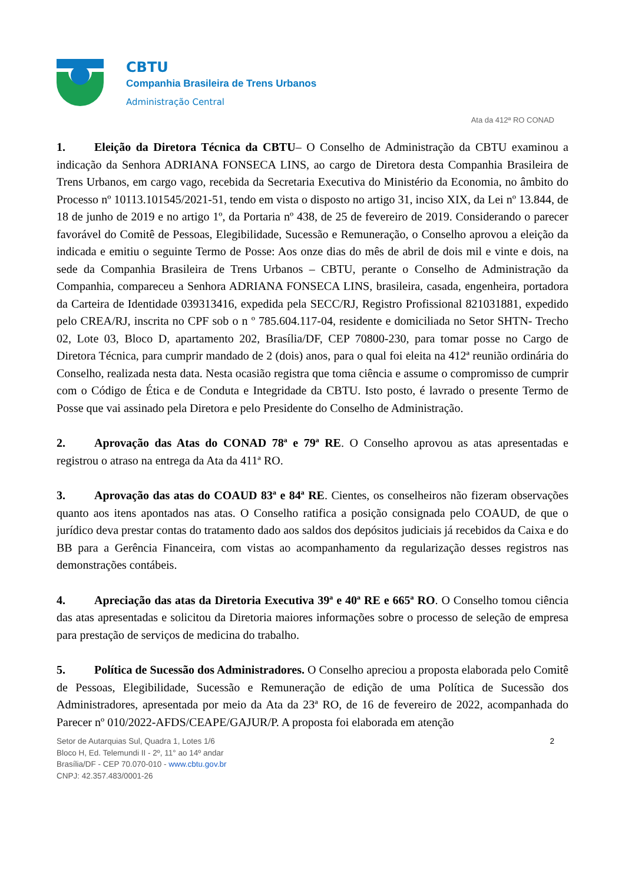CBTU
Companhia Brasileira de Trens Urbanos
Administração Central
Ata da 412ª RO CONAD
1. Eleição da Diretora Técnica da CBTU– O Conselho de Administração da CBTU examinou a indicação da Senhora ADRIANA FONSECA LINS, ao cargo de Diretora desta Companhia Brasileira de Trens Urbanos, em cargo vago, recebida da Secretaria Executiva do Ministério da Economia, no âmbito do Processo nº 10113.101545/2021-51, tendo em vista o disposto no artigo 31, inciso XIX, da Lei nº 13.844, de 18 de junho de 2019 e no artigo 1º, da Portaria nº 438, de 25 de fevereiro de 2019. Considerando o parecer favorável do Comitê de Pessoas, Elegibilidade, Sucessão e Remuneração, o Conselho aprovou a eleição da indicada e emitiu o seguinte Termo de Posse: Aos onze dias do mês de abril de dois mil e vinte e dois, na sede da Companhia Brasileira de Trens Urbanos – CBTU, perante o Conselho de Administração da Companhia, compareceu a Senhora ADRIANA FONSECA LINS, brasileira, casada, engenheira, portadora da Carteira de Identidade 039313416, expedida pela SECC/RJ, Registro Profissional 821031881, expedido pelo CREA/RJ, inscrita no CPF sob o n º 785.604.117-04, residente e domiciliada no Setor SHTN- Trecho 02, Lote 03, Bloco D, apartamento 202, Brasília/DF, CEP 70800-230, para tomar posse no Cargo de Diretora Técnica, para cumprir mandado de 2 (dois) anos, para o qual foi eleita na 412ª reunião ordinária do Conselho, realizada nesta data. Nesta ocasião registra que toma ciência e assume o compromisso de cumprir com o Código de Ética e de Conduta e Integridade da CBTU. Isto posto, é lavrado o presente Termo de Posse que vai assinado pela Diretora e pelo Presidente do Conselho de Administração.
2. Aprovação das Atas do CONAD 78ª e 79ª RE. O Conselho aprovou as atas apresentadas e registrou o atraso na entrega da Ata da 411ª RO.
3. Aprovação das atas do COAUD 83ª e 84ª RE. Cientes, os conselheiros não fizeram observações quanto aos itens apontados nas atas. O Conselho ratifica a posição consignada pelo COAUD, de que o jurídico deva prestar contas do tratamento dado aos saldos dos depósitos judiciais já recebidos da Caixa e do BB para a Gerência Financeira, com vistas ao acompanhamento da regularização desses registros nas demonstrações contábeis.
4. Apreciação das atas da Diretoria Executiva 39ª e 40ª RE e 665ª RO. O Conselho tomou ciência das atas apresentadas e solicitou da Diretoria maiores informações sobre o processo de seleção de empresa para prestação de serviços de medicina do trabalho.
5. Política de Sucessão dos Administradores. O Conselho apreciou a proposta elaborada pelo Comitê de Pessoas, Elegibilidade, Sucessão e Remuneração de edição de uma Política de Sucessão dos Administradores, apresentada por meio da Ata da 23ª RO, de 16 de fevereiro de 2022, acompanhada do Parecer nº 010/2022-AFDS/CEAPE/GAJUR/P. A proposta foi elaborada em atenção
Setor de Autarquias Sul, Quadra 1, Lotes 1/6
Bloco H, Ed. Telemundi II - 2º, 11° ao 14º andar
Brasília/DF - CEP 70.070-010 - www.cbtu.gov.br
CNPJ: 42.357.483/0001-26
2